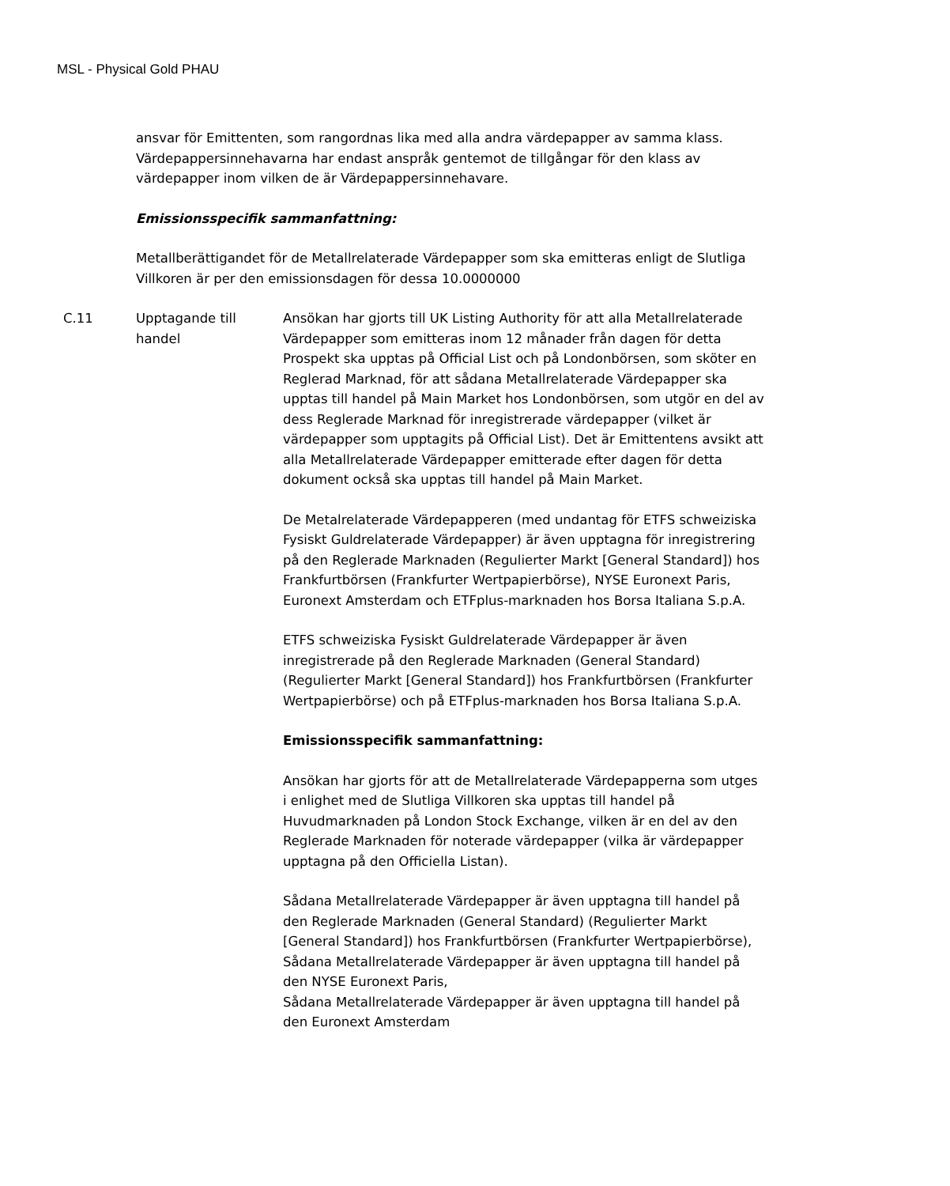MSL - Physical Gold PHAU
ansvar för Emittenten, som rangordnas lika med alla andra värdepapper av samma klass. Värdepappersinnehavarna har endast anspråk gentemot de tillgångar för den klass av värdepapper inom vilken de är Värdepappersinnehavare.
Emissionsspecifik sammanfattning:
Metallberättigandet för de Metallrelaterade Värdepapper som ska emitteras enligt de Slutliga Villkoren är per den emissionsdagen för dessa 10.0000000
| C.11 | Upptagande till handel | Ansökan har gjorts till UK Listing Authority för att alla Metallrelaterade Värdepapper som emitteras inom 12 månader från dagen för detta Prospekt ska upptas på Official List och på Londonbörsen, som sköter en Reglerad Marknad, för att sådana Metallrelaterade Värdepapper ska upptas till handel på Main Market hos Londonbörsen, som utgör en del av dess Reglerade Marknad för inregistrerade värdepapper (vilket är värdepapper som upptagits på Official List). Det är Emittentens avsikt att alla Metallrelaterade Värdepapper emitterade efter dagen för detta dokument också ska upptas till handel på Main Market. De Metalrelaterade Värdepapperen (med undantag för ETFS schweiziska Fysiskt Guldrelaterade Värdepapper) är även upptagna för inregistrering på den Reglerade Marknaden (Regulierter Markt [General Standard]) hos Frankfurtbörsen (Frankfurter Wertpapierbörse), NYSE Euronext Paris, Euronext Amsterdam och ETFplus-marknaden hos Borsa Italiana S.p.A. ETFS schweiziska Fysiskt Guldrelaterade Värdepapper är även inregistrerade på den Reglerade Marknaden (General Standard) (Regulierter Markt [General Standard]) hos Frankfurtbörsen (Frankfurter Wertpapierbörse) och på ETFplus-marknaden hos Borsa Italiana S.p.A. Emissionsspecifik sammanfattning: Ansökan har gjorts för att de Metallrelaterade Värdepapperna som utges i enlighet med de Slutliga Villkoren ska upptas till handel på Huvudmarknaden på London Stock Exchange, vilken är en del av den Reglerade Marknaden för noterade värdepapper (vilka är värdepapper upptagna på den Officiella Listan). Sådana Metallrelaterade Värdepapper är även upptagna till handel på den Reglerade Marknaden (General Standard) (Regulierter Markt [General Standard]) hos Frankfurtbörsen (Frankfurter Wertpapierbörse), Sådana Metallrelaterade Värdepapper är även upptagna till handel på den NYSE Euronext Paris, Sådana Metallrelaterade Värdepapper är även upptagna till handel på den Euronext Amsterdam |